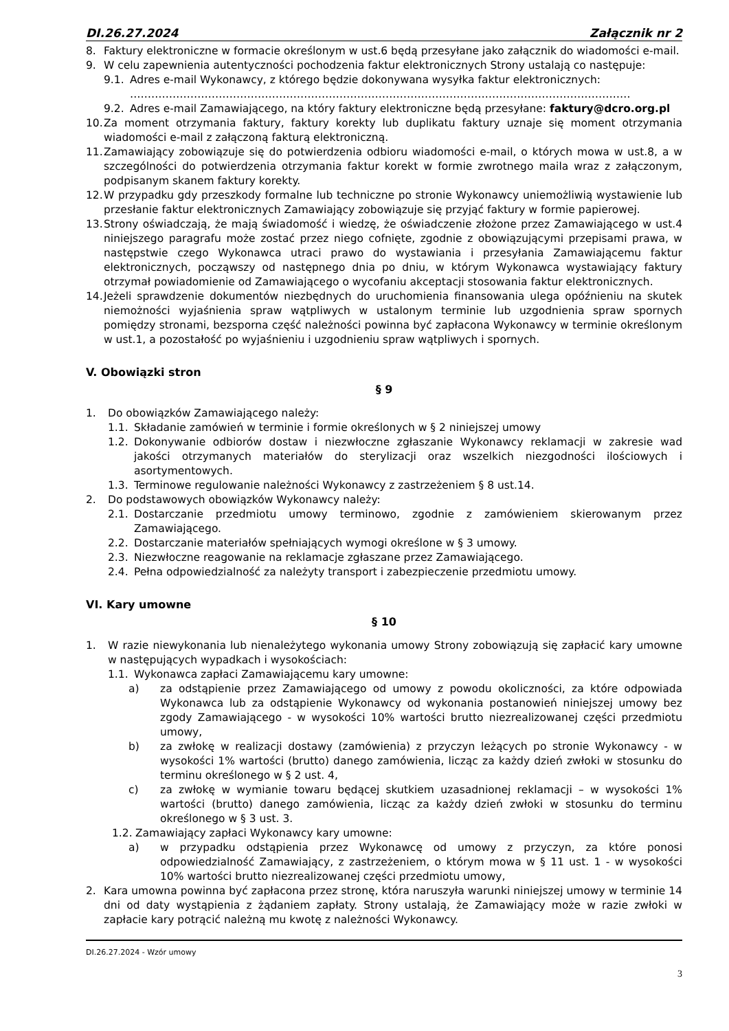DI.26.27.2024 Załącznik nr 2
8. Faktury elektroniczne w formacie określonym w ust.6 będą przesyłane jako załącznik do wiadomości e-mail.
9. W celu zapewnienia autentyczności pochodzenia faktur elektronicznych Strony ustalają co następuje:
9.1. Adres e-mail Wykonawcy, z którego będzie dokonywana wysyłka faktur elektronicznych:
……………………………………………………………………………………………………………………………
9.2. Adres e-mail Zamawiającego, na który faktury elektroniczne będą przesyłane: faktury@dcro.org.pl
10. Za moment otrzymania faktury, faktury korekty lub duplikatu faktury uznaje się moment otrzymania wiadomości e-mail z załączoną fakturą elektroniczną.
11. Zamawiający zobowiązuje się do potwierdzenia odbioru wiadomości e-mail, o których mowa w ust.8, a w szczególności do potwierdzenia otrzymania faktur korekt w formie zwrotnego maila wraz z załączonym, podpisanym skanem faktury korekty.
12. W przypadku gdy przeszkody formalne lub techniczne po stronie Wykonawcy uniemożliwią wystawienie lub przesłanie faktur elektronicznych Zamawiający zobowiązuje się przyjąć faktury w formie papierowej.
13. Strony oświadczają, że mają świadomość i wiedzę, że oświadczenie złożone przez Zamawiającego w ust.4 niniejszego paragrafu może zostać przez niego cofnięte, zgodnie z obowiązującymi przepisami prawa, w następstwie czego Wykonawca utraci prawo do wystawiania i przesyłania Zamawiającemu faktur elektronicznych, począwszy od następnego dnia po dniu, w którym Wykonawca wystawiający faktury otrzymał powiadomienie od Zamawiającego o wycofaniu akceptacji stosowania faktur elektronicznych.
14. Jeżeli sprawdzenie dokumentów niezbędnych do uruchomienia finansowania ulega opóźnieniu na skutek niemożności wyjaśnienia spraw wątpliwych w ustalonym terminie lub uzgodnienia spraw spornych pomiędzy stronami, bezsporna część należności powinna być zapłacona Wykonawcy w terminie określonym w ust.1, a pozostałość po wyjaśnieniu i uzgodnieniu spraw wątpliwych i spornych.
V. Obowiązki stron
§ 9
1. Do obowiązków Zamawiającego należy:
1.1. Składanie zamówień w terminie i formie określonych w § 2 niniejszej umowy
1.2. Dokonywanie odbiorów dostaw i niezwłoczne zgłaszanie Wykonawcy reklamacji w zakresie wad jakości otrzymanych materiałów do sterylizacji oraz wszelkich niezgodności ilościowych i asortymentowych.
1.3. Terminowe regulowanie należności Wykonawcy z zastrzeżeniem § 8 ust.14.
2. Do podstawowych obowiązków Wykonawcy należy:
2.1. Dostarczanie przedmiotu umowy terminowo, zgodnie z zamówieniem skierowanym przez Zamawiającego.
2.2. Dostarczanie materiałów spełniających wymogi określone w § 3 umowy.
2.3. Niezwłoczne reagowanie na reklamacje zgłaszane przez Zamawiającego.
2.4. Pełna odpowiedzialność za należyty transport i zabezpieczenie przedmiotu umowy.
VI. Kary umowne
§ 10
1. W razie niewykonania lub nienależytego wykonania umowy Strony zobowiązują się zapłacić kary umowne w następujących wypadkach i wysokościach:
1.1. Wykonawca zapłaci Zamawiającemu kary umowne:
a) za odstąpienie przez Zamawiającego od umowy z powodu okoliczności, za które odpowiada Wykonawca lub za odstąpienie Wykonawcy od wykonania postanowień niniejszej umowy bez zgody Zamawiającego - w wysokości 10% wartości brutto niezrealizowanej części przedmiotu umowy,
b) za zwłokę w realizacji dostawy (zamówienia) z przyczyn leżących po stronie Wykonawcy - w wysokości 1% wartości (brutto) danego zamówienia, licząc za każdy dzień zwłoki w stosunku do terminu określonego w § 2 ust. 4,
c) za zwłokę w wymianie towaru będącej skutkiem uzasadnionej reklamacji – w wysokości 1% wartości (brutto) danego zamówienia, licząc za każdy dzień zwłoki w stosunku do terminu określonego w § 3 ust. 3.
1.2. Zamawiający zapłaci Wykonawcy kary umowne:
a) w przypadku odstąpienia przez Wykonawcę od umowy z przyczyn, za które ponosi odpowiedzialność Zamawiający, z zastrzeżeniem, o którym mowa w § 11 ust. 1 - w wysokości 10% wartości brutto niezrealizowanej części przedmiotu umowy,
2. Kara umowna powinna być zapłacona przez stronę, która naruszyła warunki niniejszej umowy w terminie 14 dni od daty wystąpienia z żądaniem zapłaty. Strony ustalają, że Zamawiający może w razie zwłoki w zapłacie kary potrącić należną mu kwotę z należności Wykonawcy.
DI.26.27.2024 - Wzór umowy
3